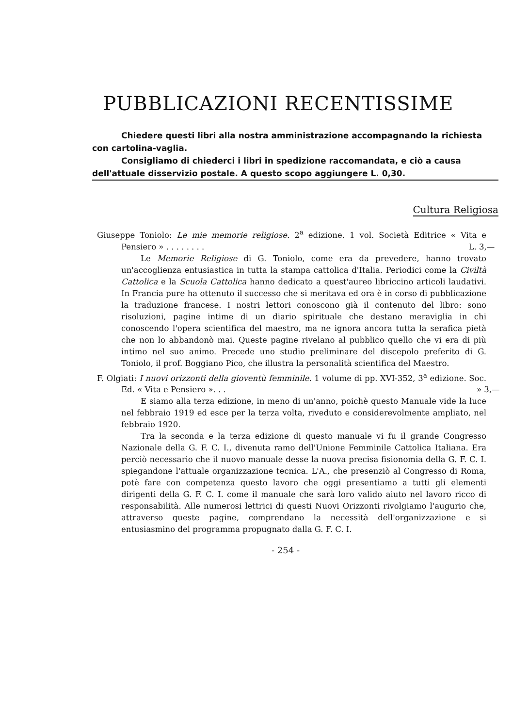PUBBLICAZIONI RECENTISSIME
Chiedere questi libri alla nostra amministrazione accompagnando la richiesta con cartolina-vaglia.
Consigliamo di chiederci i libri in spedizione raccomandata, e ciò a causa dell'attuale disservizio postale. A questo scopo aggiungere L. 0,30.
Cultura Religiosa
Giuseppe Toniolo: Le mie memorie religiose. 2<sup>a</sup> edizione. 1 vol. Società Editrice « Vita e Pensiero » . . . . . . . . L. 3,—
Le Memorie Religiose di G. Toniolo, come era da prevedere, hanno trovato un'accoglienza entusiastica in tutta la stampa cattolica d'Italia. Periodici come la Civiltà Cattolica e la Scuola Cattolica hanno dedicato a quest'aureo libriccino articoli laudativi. In Francia pure ha ottenuto il successo che si meritava ed ora è in corso di pubblicazione la traduzione francese. I nostri lettori conoscono già il contenuto del libro: sono risoluzioni, pagine intime di un diario spirituale che destano meraviglia in chi conoscendo l'opera scientifica del maestro, ma ne ignora ancora tutta la serafica pietà che non lo abbandonò mai. Queste pagine rivelano al pubblico quello che vi era di più intimo nel suo animo. Precede uno studio preliminare del discepolo preferito di G. Toniolo, il prof. Boggiano Pico, che illustra la personalità scientifica del Maestro.
F. Olgiati: I nuovi orizzonti della gioventù femminile. 1 volume di pp. XVI-352, 3<sup>a</sup> edizione. Soc. Ed. « Vita e Pensiero ». . . » 3,—
E siamo alla terza edizione, in meno di un'anno, poichè questo Manuale vide la luce nel febbraio 1919 ed esce per la terza volta, riveduto e considerevolmente ampliato, nel febbraio 1920.
Tra la seconda e la terza edizione di questo manuale vi fu il grande Congresso Nazionale della G. F. C. I., divenuta ramo dell'Unione Femminile Cattolica Italiana. Era perciò necessario che il nuovo manuale desse la nuova precisa fisionomia della G. F. C. I. spiegandone l'attuale organizzazione tecnica. L'A., che presenziò al Congresso di Roma, potè fare con competenza questo lavoro che oggi presentiamo a tutti gli elementi dirigenti della G. F. C. I. come il manuale che sarà loro valido aiuto nel lavoro ricco di responsabilità. Alle numerosi lettrici di questi Nuovi Orizzonti rivolgiamo l'augurio che, attraverso queste pagine, comprendano la necessità dell'organizzazione e si entusiasmino del programma propugnato dalla G. F. C. I.
- 254 -